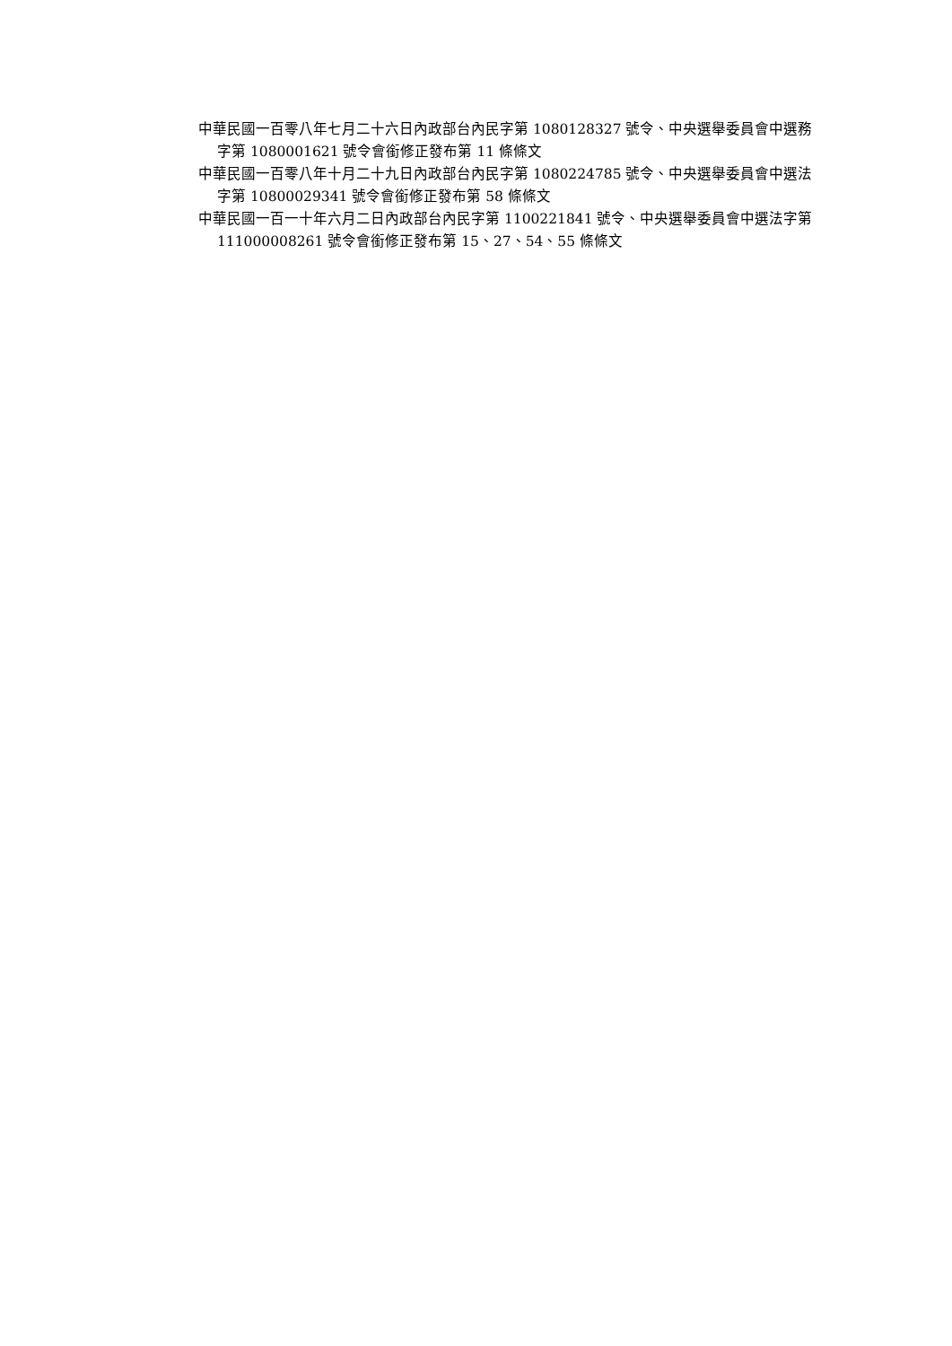中華民國一百零八年七月二十六日內政部台內民字第 1080128327 號令、中央選舉委員會中選務字第 1080001621 號令會銜修正發布第 11 條條文
中華民國一百零八年十月二十九日內政部台內民字第 1080224785 號令、中央選舉委員會中選法字第 10800029341 號令會銜修正發布第 58 條條文
中華民國一百一十年六月二日內政部台內民字第 1100221841 號令、中央選舉委員會中選法字第 111000008261 號令會銜修正發布第 15、27、54、55 條條文